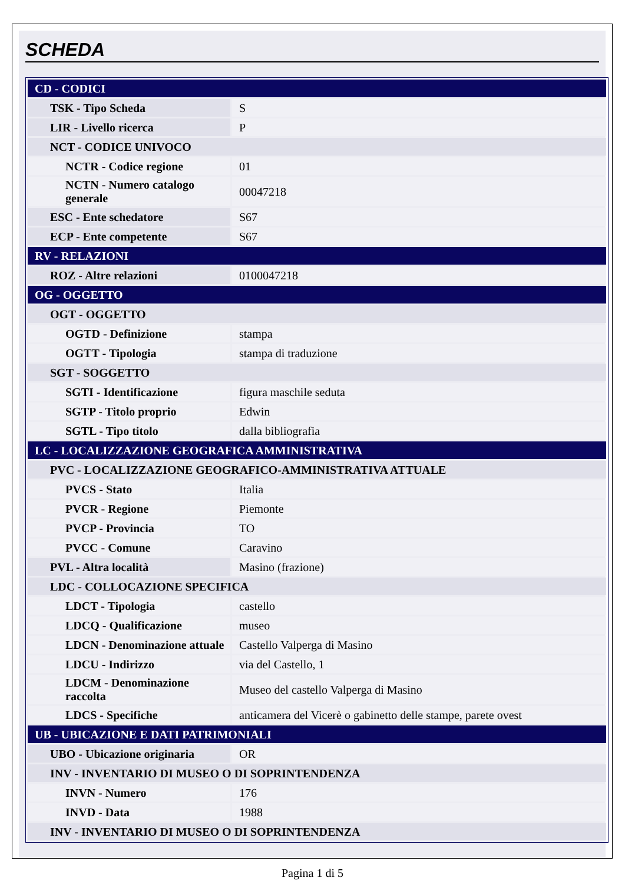SCHEDA
| CD - CODICI | |
| TSK - Tipo Scheda | S |
| LIR - Livello ricerca | P |
| NCT - CODICE UNIVOCO | |
| NCTR - Codice regione | 01 |
| NCTN - Numero catalogo generale | 00047218 |
| ESC - Ente schedatore | S67 |
| ECP - Ente competente | S67 |
| RV - RELAZIONI | |
| ROZ - Altre relazioni | 0100047218 |
| OG - OGGETTO | |
| OGT - OGGETTO | |
| OGTD - Definizione | stampa |
| OGTT - Tipologia | stampa di traduzione |
| SGT - SOGGETTO | |
| SGTI - Identificazione | figura maschile seduta |
| SGTP - Titolo proprio | Edwin |
| SGTL - Tipo titolo | dalla bibliografia |
| LC - LOCALIZZAZIONE GEOGRAFICA AMMINISTRATIVA | |
| PVC - LOCALIZZAZIONE GEOGRAFICO-AMMINISTRATIVA ATTUALE | |
| PVCS - Stato | Italia |
| PVCR - Regione | Piemonte |
| PVCP - Provincia | TO |
| PVCC - Comune | Caravino |
| PVL - Altra località | Masino (frazione) |
| LDC - COLLOCAZIONE SPECIFICA | |
| LDCT - Tipologia | castello |
| LDCQ - Qualificazione | museo |
| LDCN - Denominazione attuale | Castello Valperga di Masino |
| LDCU - Indirizzo | via del Castello, 1 |
| LDCM - Denominazione raccolta | Museo del castello Valperga di Masino |
| LDCS - Specifiche | anticamera del Vicerè o gabinetto delle stampe, parete ovest |
| UB - UBICAZIONE E DATI PATRIMONIALI | |
| UBO - Ubicazione originaria | OR |
| INV - INVENTARIO DI MUSEO O DI SOPRINTENDENZA | |
| INVN - Numero | 176 |
| INVD - Data | 1988 |
| INV - INVENTARIO DI MUSEO O DI SOPRINTENDENZA | |
Pagina 1 di 5